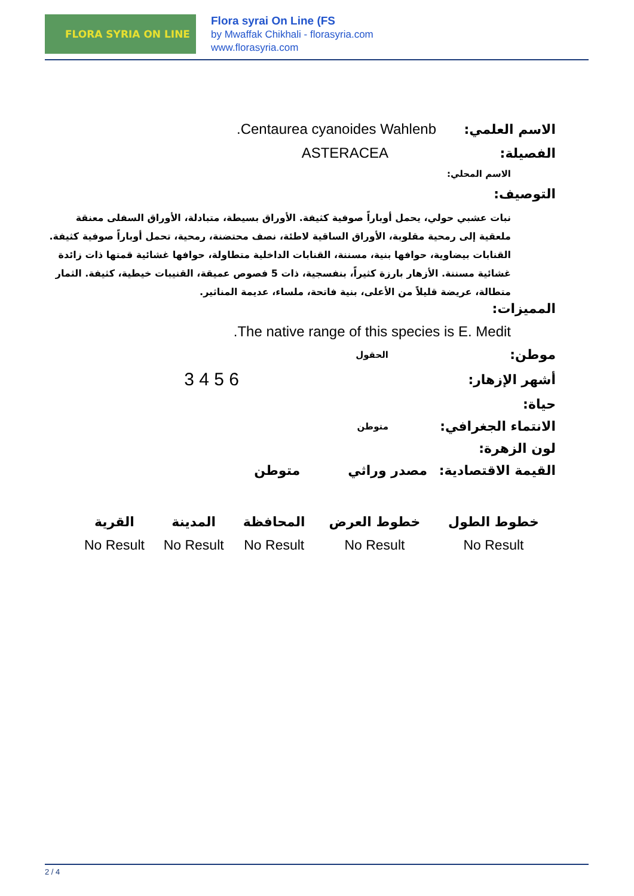FLORA SYRIA ON LINE
Flora syrai On Line (FS
by Mwaffak Chikhali - florasyria.com
www.florasyria.com
الاسم العلمي: Centaurea cyanoides Wahlenb.
الفصيلة: ASTERACEA
الاسم المحلي:
التوصيف:
نبات عشبي حولي، يحمل أوباراً صوفية كثيفة. الأوراق بسيطة، متبادلة، الأوراق السفلى معنقة ملعقية إلى رمحية مقلوبة، الأوراق الساقية لاطئة، نصف محتضنة، رمحية، تحمل أوباراً صوفية كثيفة. القنابات بيضاوية، حوافها بنية، مسننة، القنابات الداخلية متطاولة، حوافها غشائية قمتها ذات زائدة غشائية مسننة. الأزهار بارزة كثيراً، بنفسجية، ذات 5 فصوص عميقة، القنيبات خيطية، كثيفة. الثمار متطالة، عريضة قليلاً من الأعلى، بنية فاتحة، ملساء، عديمة المناثير.
المميزات:
The native range of this species is E. Medit.
موطن:
الحقول
أشهر الإزهار:
6 5 4 3
حياة:
الانتماء الجغرافي:
متوطن
لون الزهرة:
القيمة الاقتصادية:
مصدر وراثي متوطن
| خطوط الطول | خطوط العرض | المحافظة | المدينة | القرية |
| --- | --- | --- | --- | --- |
| No Result | No Result | No Result | No Result | No Result |
2 / 4